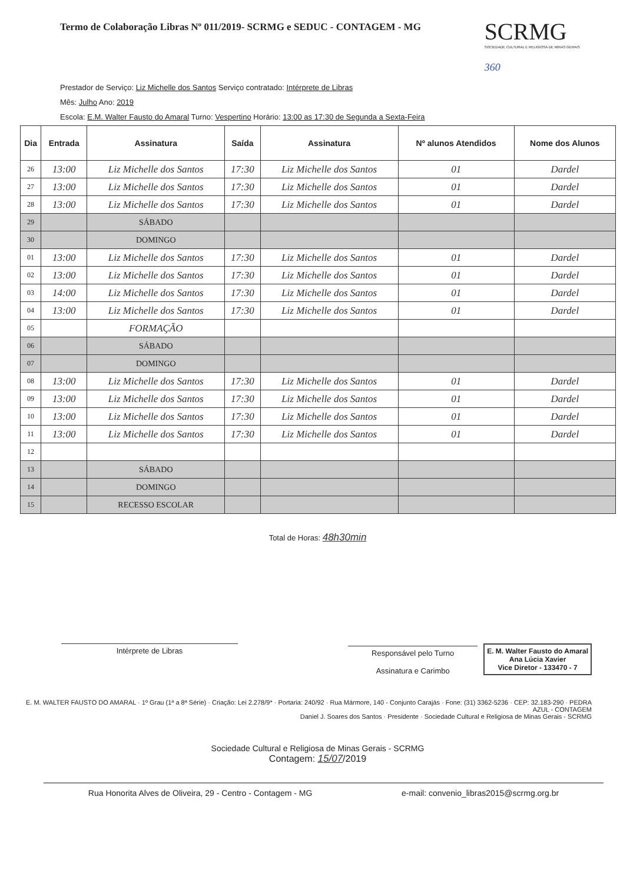Termo de Colaboração Libras Nº 011/2019- SCRMG e SEDUC - CONTAGEM - MG
SCRMG
SOCIEDADE CULTURAL E RELIGIOSA DE MINAS GERAIS
360
Prestador de Serviço: Liz Michelle dos Santos Serviço contratado: Intérprete de Libras
Mês: Julho Ano: 2019
Escola: E.M. Walter Fausto do Amaral Turno: Vespertino Horário: 13:00 as 17:30 de Segunda a Sexta-Feira
| Dia | Entrada | Assinatura | Saída | Assinatura | Nº alunos Atendidos | Nome dos Alunos |
| --- | --- | --- | --- | --- | --- | --- |
| 26 | 13:00 | Liz Michelle dos Santos | 17:30 | Liz Michelle dos Santos | 01 | Dardel |
| 27 | 13:00 | Liz Michelle dos Santos | 17:30 | Liz Michelle dos Santos | 01 | Dardel |
| 28 | 13:00 | Liz Michelle dos Santos | 17:30 | Liz Michelle dos Santos | 01 | Dardel |
| 29 | | SÁBADO | | | | |
| 30 | | DOMINGO | | | | |
| 01 | 13:00 | Liz Michelle dos Santos | 17:30 | Liz Michelle dos Santos | 01 | Dardel |
| 02 | 13:00 | Liz Michelle dos Santos | 17:30 | Liz Michelle dos Santos | 01 | Dardel |
| 03 | 14:00 | Liz Michelle dos Santos | 17:30 | Liz Michelle dos Santos | 01 | Dardel |
| 04 | 13:00 | Liz Michelle dos Santos | 17:30 | Liz Michelle dos Santos | 01 | Dardel |
| 05 | | FORMAÇÃO | | | | |
| 06 | | SÁBADO | | | | |
| 07 | | DOMINGO | | | | |
| 08 | 13:00 | Liz Michelle dos Santos | 17:30 | Liz Michelle dos Santos | 01 | Dardel |
| 09 | 13:00 | Liz Michelle dos Santos | 17:30 | Liz Michelle dos Santos | 01 | Dardel |
| 10 | 13:00 | Liz Michelle dos Santos | 17:30 | Liz Michelle dos Santos | 01 | Dardel |
| 11 | 13:00 | Liz Michelle dos Santos | 17:30 | Liz Michelle dos Santos | 01 | Dardel |
| 12 | | | | | | |
| 13 | | SÁBADO | | | | |
| 14 | | DOMINGO | | | | |
| 15 | | RECESSO ESCOLAR | | | | |
Total de Horas: 48h30min
Intérprete de Libras Responsável pelo Turno
Assinatura e Carimbo
E. M. Walter Fausto do Amaral
Ana Lúcia Xavier
Vice Diretor - 133470 - 7
E. M. WALTER FAUSTO DO AMARAL · 1º Grau (1ª a 8ª Série) · Criação: Lei 2.278/9* · Portaria: 240/92 · Rua Mármore, 140 - Conjunto Carajás · Fone: (31) 3362-5236 · CEP: 32.183-290 · PEDRA AZUL - CONTAGEM
Daniel J. Soares dos Santos · Presidente · Sociedade Cultural e Religiosa de Minas Gerais - SCRMG
Sociedade Cultural e Religiosa de Minas Gerais - SCRMG
Contagem: 15/07/2019
Rua Honorita Alves de Oliveira, 29 - Centro - Contagem - MG e-mail: convenio_libras2015@scrmg.org.br